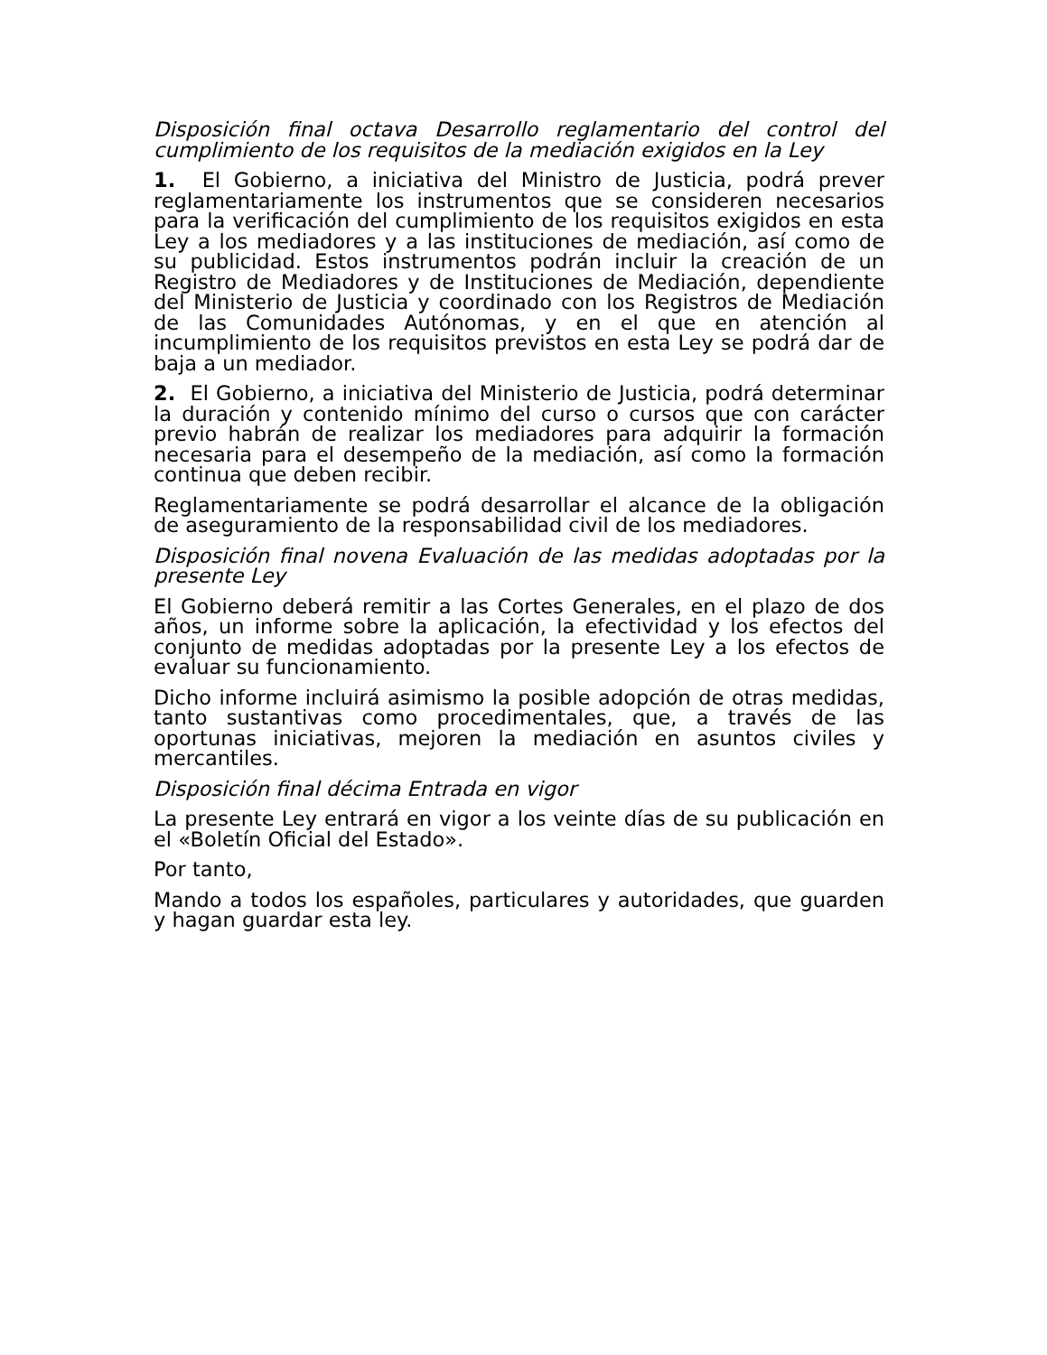Disposición final octava Desarrollo reglamentario del control del cumplimiento de los requisitos de la mediación exigidos en la Ley
1. El Gobierno, a iniciativa del Ministro de Justicia, podrá prever reglamentariamente los instrumentos que se consideren necesarios para la verificación del cumplimiento de los requisitos exigidos en esta Ley a los mediadores y a las instituciones de mediación, así como de su publicidad. Estos instrumentos podrán incluir la creación de un Registro de Mediadores y de Instituciones de Mediación, dependiente del Ministerio de Justicia y coordinado con los Registros de Mediación de las Comunidades Autónomas, y en el que en atención al incumplimiento de los requisitos previstos en esta Ley se podrá dar de baja a un mediador.
2. El Gobierno, a iniciativa del Ministerio de Justicia, podrá determinar la duración y contenido mínimo del curso o cursos que con carácter previo habrán de realizar los mediadores para adquirir la formación necesaria para el desempeño de la mediación, así como la formación continua que deben recibir.
Reglamentariamente se podrá desarrollar el alcance de la obligación de aseguramiento de la responsabilidad civil de los mediadores.
Disposición final novena Evaluación de las medidas adoptadas por la presente Ley
El Gobierno deberá remitir a las Cortes Generales, en el plazo de dos años, un informe sobre la aplicación, la efectividad y los efectos del conjunto de medidas adoptadas por la presente Ley a los efectos de evaluar su funcionamiento.
Dicho informe incluirá asimismo la posible adopción de otras medidas, tanto sustantivas como procedimentales, que, a través de las oportunas iniciativas, mejoren la mediación en asuntos civiles y mercantiles.
Disposición final décima Entrada en vigor
La presente Ley entrará en vigor a los veinte días de su publicación en el «Boletín Oficial del Estado».
Por tanto,
Mando a todos los españoles, particulares y autoridades, que guarden y hagan guardar esta ley.